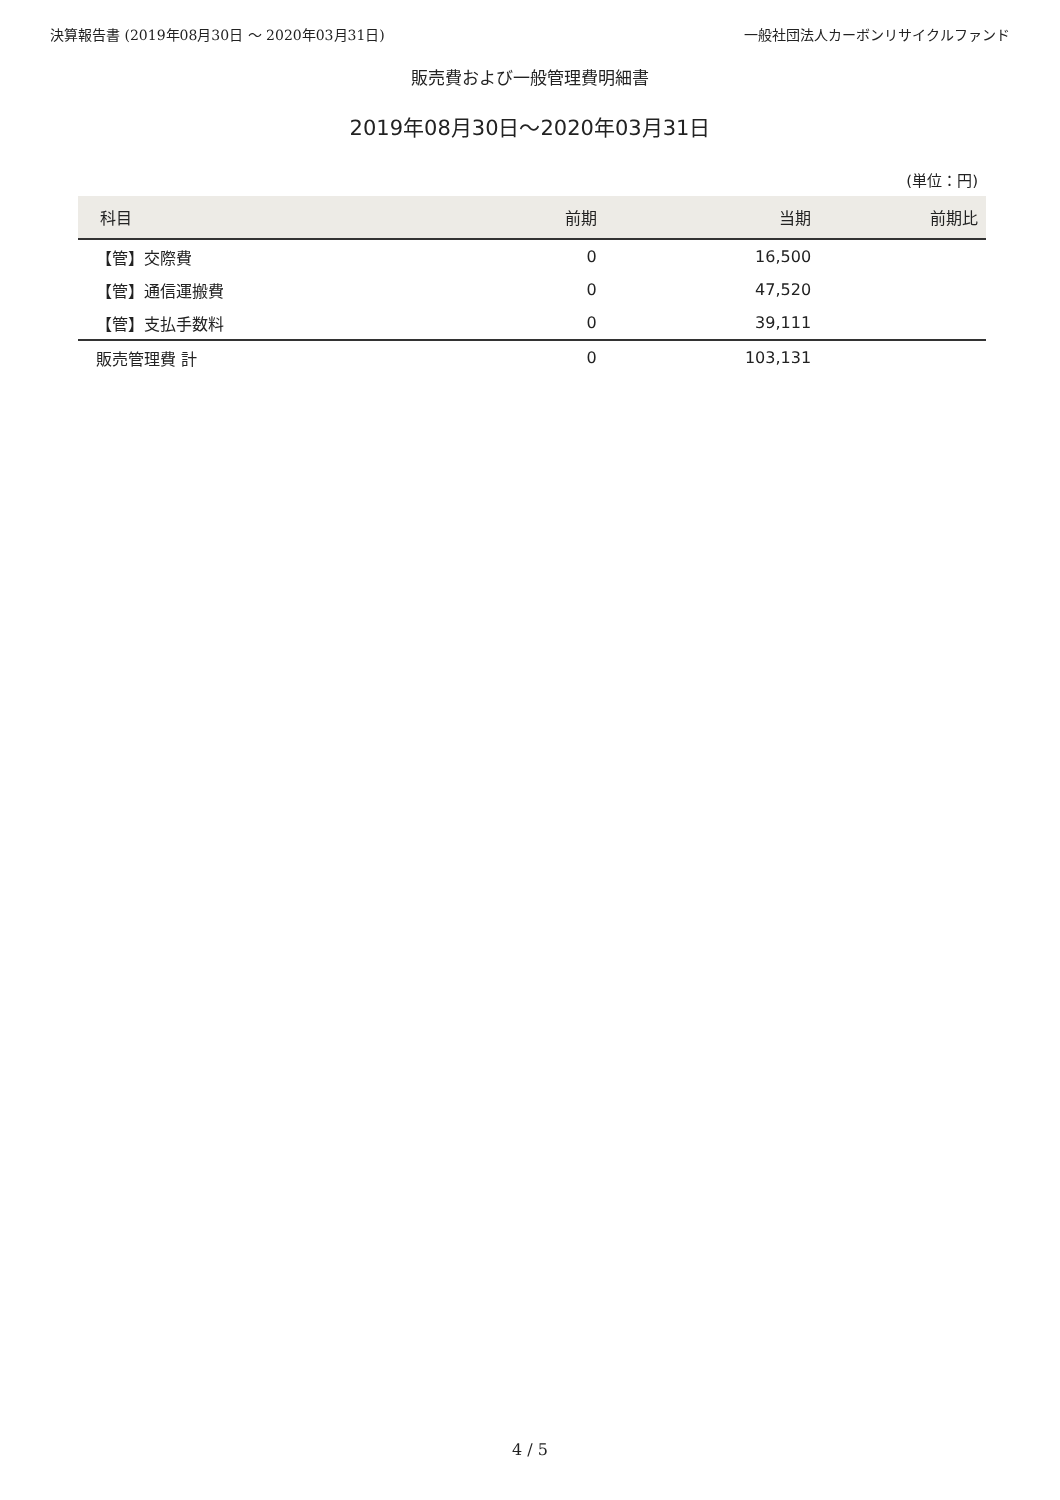決算報告書 (2019年08月30日 〜 2020年03月31日) 一般社団法人カーボンリサイクルファンド
販売費および一般管理費明細書
2019年08月30日〜2020年03月31日
(単位：円)
| 科目 | 前期 | 当期 | 前期比 |
| --- | --- | --- | --- |
| 【管】交際費 | 0 | 16,500 | |
| 【管】通信運搬費 | 0 | 47,520 | |
| 【管】支払手数料 | 0 | 39,111 | |
| 販売管理費 計 | 0 | 103,131 | |
4 / 5